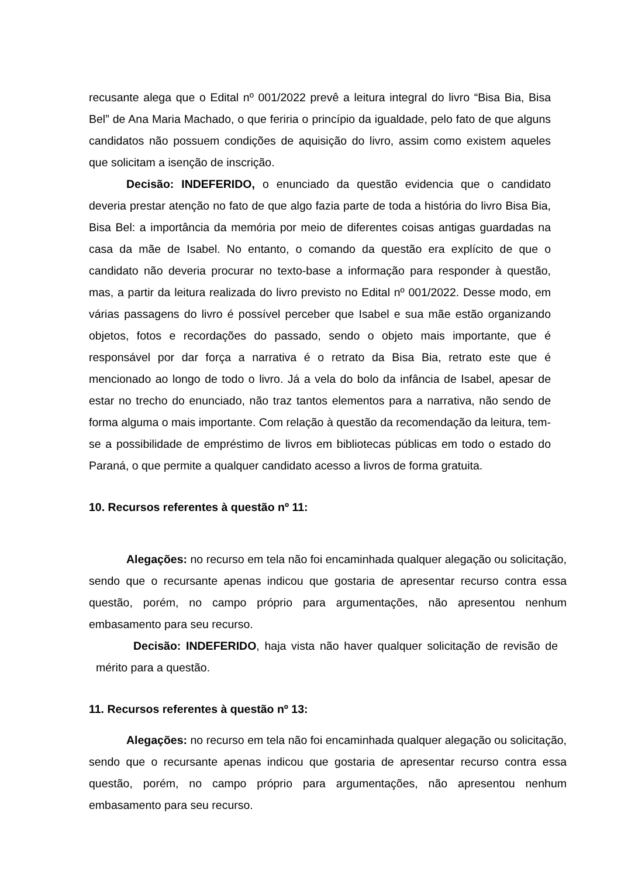recusante alega que o Edital nº 001/2022 prevê a leitura integral do livro “Bisa Bia, Bisa Bel” de Ana Maria Machado, o que feriria o princípio da igualdade, pelo fato de que alguns candidatos não possuem condições de aquisição do livro, assim como existem aqueles que solicitam a isenção de inscrição.
Decisão: INDEFERIDO, o enunciado da questão evidencia que o candidato deveria prestar atenção no fato de que algo fazia parte de toda a história do livro Bisa Bia, Bisa Bel: a importância da memória por meio de diferentes coisas antigas guardadas na casa da mãe de Isabel. No entanto, o comando da questão era explícito de que o candidato não deveria procurar no texto-base a informação para responder à questão, mas, a partir da leitura realizada do livro previsto no Edital nº 001/2022. Desse modo, em várias passagens do livro é possível perceber que Isabel e sua mãe estão organizando objetos, fotos e recordações do passado, sendo o objeto mais importante, que é responsável por dar força a narrativa é o retrato da Bisa Bia, retrato este que é mencionado ao longo de todo o livro. Já a vela do bolo da infância de Isabel, apesar de estar no trecho do enunciado, não traz tantos elementos para a narrativa, não sendo de forma alguma o mais importante. Com relação à questão da recomendação da leitura, tem-se a possibilidade de empréstimo de livros em bibliotecas públicas em todo o estado do Paraná, o que permite a qualquer candidato acesso a livros de forma gratuita.
10. Recursos referentes à questão nº 11:
Alegações: no recurso em tela não foi encaminhada qualquer alegação ou solicitação, sendo que o recursante apenas indicou que gostaria de apresentar recurso contra essa questão, porém, no campo próprio para argumentações, não apresentou nenhum embasamento para seu recurso.
Decisão: INDEFERIDO, haja vista não haver qualquer solicitação de revisão de mérito para a questão.
11. Recursos referentes à questão nº 13:
Alegações: no recurso em tela não foi encaminhada qualquer alegação ou solicitação, sendo que o recursante apenas indicou que gostaria de apresentar recurso contra essa questão, porém, no campo próprio para argumentações, não apresentou nenhum embasamento para seu recurso.